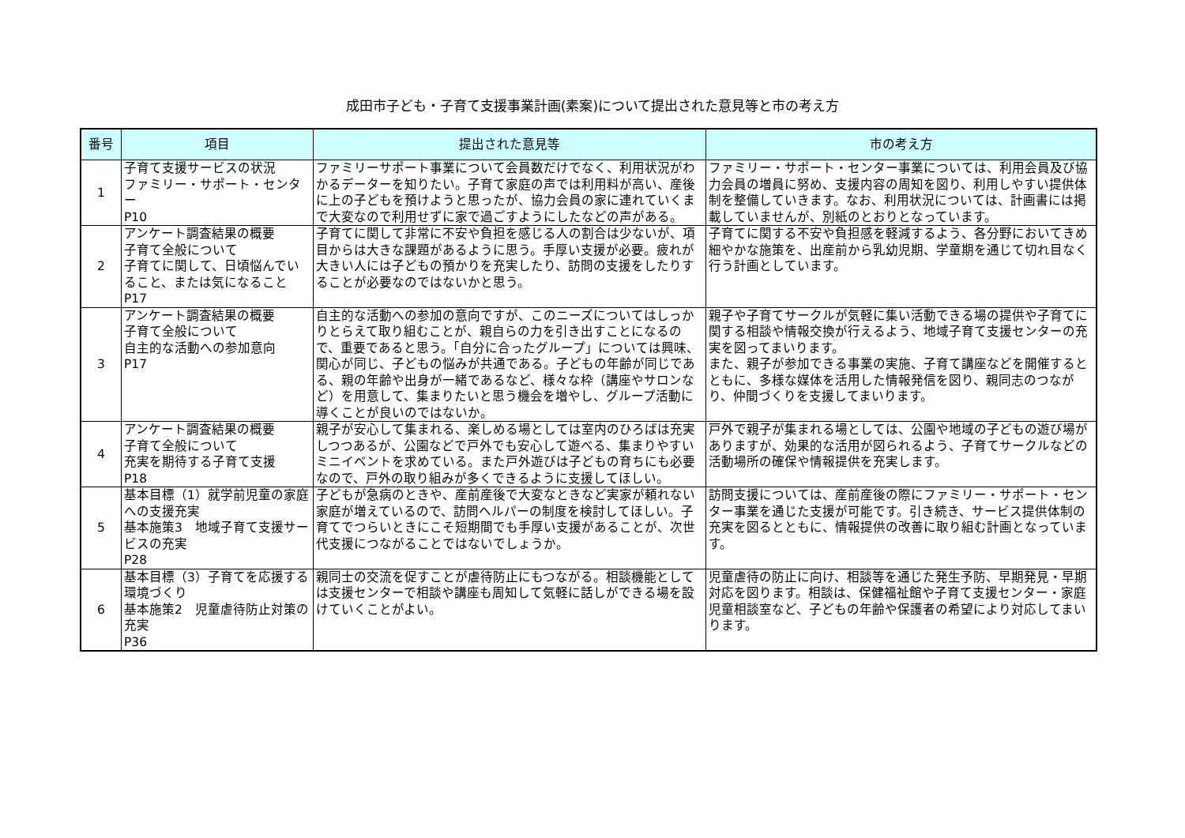成田市子ども・子育て支援事業計画(素案)について提出された意見等と市の考え方
| 番号 | 項目 | 提出された意見等 | 市の考え方 |
| --- | --- | --- | --- |
| 1 | 子育て支援サービスの状況 ファミリー・サポート・センター P10 | ファミリーサポート事業について会員数だけでなく、利用状況がわかるデーターを知りたい。子育て家庭の声では利用料が高い、産後に上の子どもを預けようと思ったが、協力会員の家に連れていくまで大変なので利用せずに家で過ごすようにしたなどの声がある。 | ファミリー・サポート・センター事業については、利用会員及び協力会員の増員に努め、支援内容の周知を図り、利用しやすい提供体制を整備していきます。なお、利用状況については、計画書には掲載していませんが、別紙のとおりとなっています。 |
| 2 | アンケート調査結果の概要 子育て全般について 子育てに関して、日頃悩んでいること、または気になること P17 | 子育てに関して非常に不安や負担を感じる人の割合は少ないが、項目からは大きな課題があるように思う。手厚い支援が必要。疲れが大きい人には子どもの預かりを充実したり、訪問の支援をしたりすることが必要なのではないかと思う。 | 子育てに関する不安や負担感を軽減するよう、各分野においてきめ細やかな施策を、出産前から乳幼児期、学童期を通じて切れ目なく行う計画としています。 |
| 3 | アンケート調査結果の概要 子育て全般について 自主的な活動への参加意向 P17 | 自主的な活動への参加の意向ですが、このニーズについてはしっかりとらえて取り組むことが、親自らの力を引き出すことになるので、重要であると思う。「自分に合ったグループ」については興味、関心が同じ、子どもの悩みが共通である。子どもの年齢が同じである、親の年齢や出身が一緒であるなど、様々な枠（講座やサロンなど）を用意して、集まりたいと思う機会を増やし、グループ活動に導くことが良いのではないか。 | 親子や子育てサークルが気軽に集い活動できる場の提供や子育てに関する相談や情報交換が行えるよう、地域子育て支援センターの充実を図ってまいります。 また、親子が参加できる事業の実施、子育て講座などを開催するとともに、多様な媒体を活用した情報発信を図り、親同志のつながり、仲間づくりを支援してまいります。 |
| 4 | アンケート調査結果の概要 子育て全般について 充実を期待する子育て支援 P18 | 親子が安心して集まれる、楽しめる場としては室内のひろばは充実しつつあるが、公園などで戸外でも安心して遊べる、集まりやすいミニイベントを求めている。また戸外遊びは子どもの育ちにも必要なので、戸外の取り組みが多くできるように支援してほしい。 | 戸外で親子が集まれる場としては、公園や地域の子どもの遊び場がありますが、効果的な活用が図られるよう、子育てサークルなどの活動場所の確保や情報提供を充実します。 |
| 5 | 基本目標（1）就学前児童の家庭への支援充実 基本施策3 地域子育て支援サービスの充実 P28 | 子どもが急病のときや、産前産後で大変なときなど実家が頼れない家庭が増えているので、訪問ヘルパーの制度を検討してほしい。子育てでつらいときにこそ短期間でも手厚い支援があることが、次世代支援につながることではないでしょうか。 | 訪問支援については、産前産後の際にファミリー・サポート・センター事業を通じた支援が可能です。引き続き、サービス提供体制の充実を図るとともに、情報提供の改善に取り組む計画となっています。 |
| 6 | 基本目標（3）子育てを応援する環境づくり 基本施策2 児童虐待防止対策の充実 P36 | 親同士の交流を促すことが虐待防止にもつながる。相談機能としては支援センターで相談や講座も周知して気軽に話しができる場を設けていくことがよい。 | 児童虐待の防止に向け、相談等を通じた発生予防、早期発見・早期対応を図ります。相談は、保健福祉館や子育て支援センター・家庭児童相談室など、子どもの年齢や保護者の希望により対応してまいります。 |